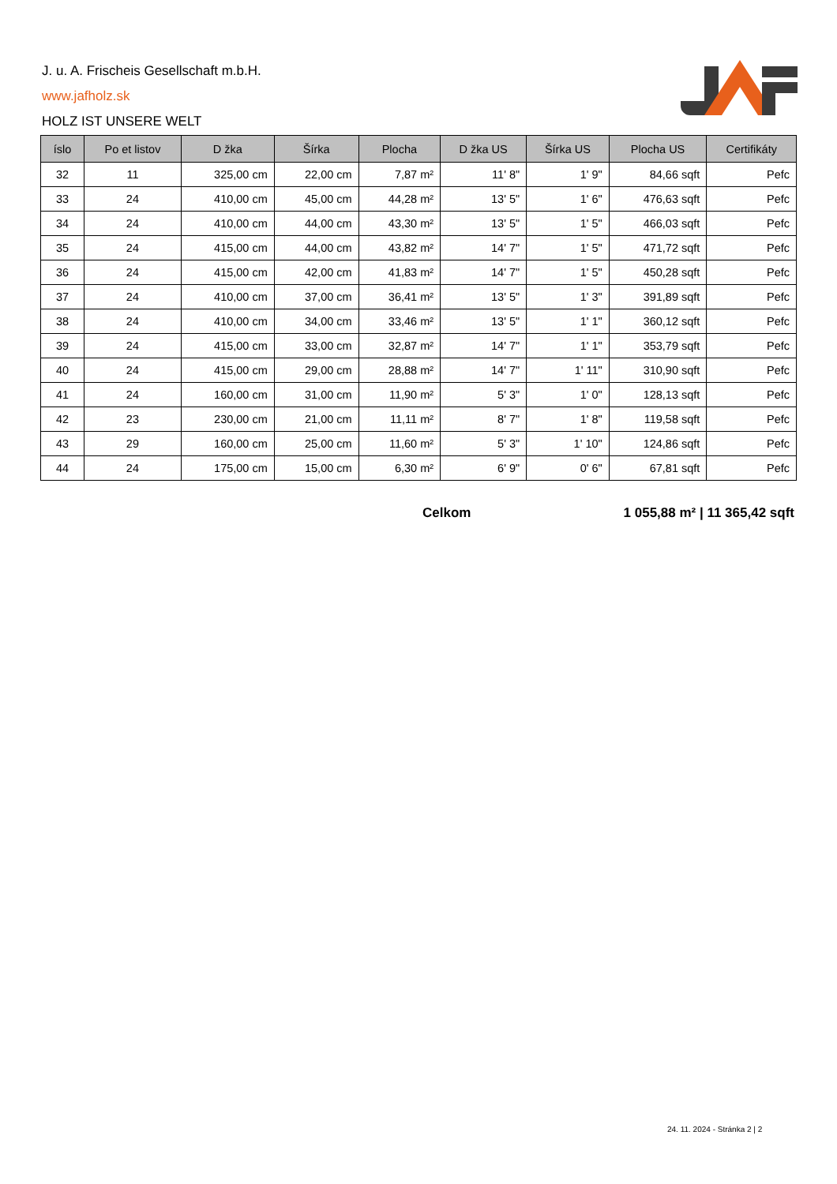J. u. A. Frischeis Gesellschaft m.b.H.
www.jafholz.sk
HOLZ IST UNSERE WELT
| íslo | Po et listov | D žka | Šírka | Plocha | D žka US | Šírka US | Plocha US | Certifikáty |
| --- | --- | --- | --- | --- | --- | --- | --- | --- |
| 32 | 11 | 325,00 cm | 22,00 cm | 7,87 m² | 11' 8" | 1' 9" | 84,66 sqft | Pefc |
| 33 | 24 | 410,00 cm | 45,00 cm | 44,28 m² | 13' 5" | 1' 6" | 476,63 sqft | Pefc |
| 34 | 24 | 410,00 cm | 44,00 cm | 43,30 m² | 13' 5" | 1' 5" | 466,03 sqft | Pefc |
| 35 | 24 | 415,00 cm | 44,00 cm | 43,82 m² | 14' 7" | 1' 5" | 471,72 sqft | Pefc |
| 36 | 24 | 415,00 cm | 42,00 cm | 41,83 m² | 14' 7" | 1' 5" | 450,28 sqft | Pefc |
| 37 | 24 | 410,00 cm | 37,00 cm | 36,41 m² | 13' 5" | 1' 3" | 391,89 sqft | Pefc |
| 38 | 24 | 410,00 cm | 34,00 cm | 33,46 m² | 13' 5" | 1' 1" | 360,12 sqft | Pefc |
| 39 | 24 | 415,00 cm | 33,00 cm | 32,87 m² | 14' 7" | 1' 1" | 353,79 sqft | Pefc |
| 40 | 24 | 415,00 cm | 29,00 cm | 28,88 m² | 14' 7" | 1' 11" | 310,90 sqft | Pefc |
| 41 | 24 | 160,00 cm | 31,00 cm | 11,90 m² | 5' 3" | 1' 0" | 128,13 sqft | Pefc |
| 42 | 23 | 230,00 cm | 21,00 cm | 11,11 m² | 8' 7" | 1' 8" | 119,58 sqft | Pefc |
| 43 | 29 | 160,00 cm | 25,00 cm | 11,60 m² | 5' 3" | 1' 10" | 124,86 sqft | Pefc |
| 44 | 24 | 175,00 cm | 15,00 cm | 6,30 m² | 6' 9" | 0' 6" | 67,81 sqft | Pefc |
Celkom 1 055,88 m² | 11 365,42 sqft
24. 11. 2024 - Stránka 2 | 2